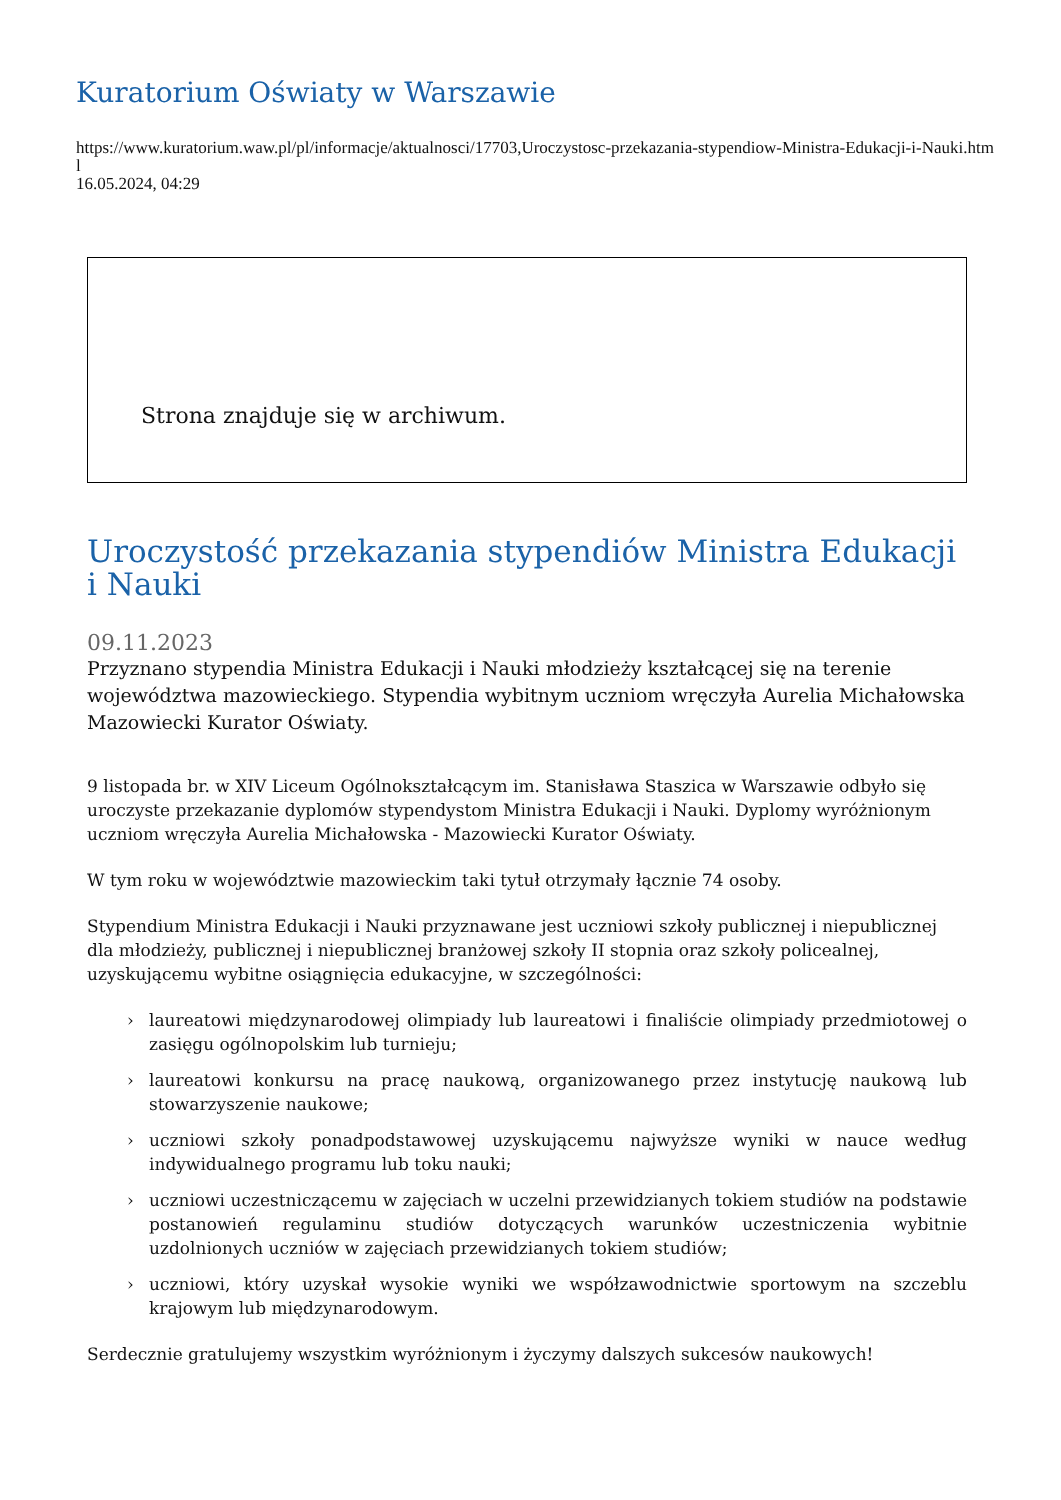Kuratorium Oświaty w Warszawie
https://www.kuratorium.waw.pl/pl/informacje/aktualnosci/17703,Uroczystosc-przekazania-stypendiow-Ministra-Edukacji-i-Nauki.html
16.05.2024, 04:29
Strona znajduje się w archiwum.
Uroczystość przekazania stypendiów Ministra Edukacji i Nauki
09.11.2023
Przyznano stypendia Ministra Edukacji i Nauki młodzieży kształcącej się na terenie województwa mazowieckiego. Stypendia wybitnym uczniom wręczyła Aurelia Michałowska Mazowiecki Kurator Oświaty.
9 listopada br. w XIV Liceum Ogólnokształcącym im. Stanisława Staszica w Warszawie odbyło się uroczyste przekazanie dyplomów stypendystom Ministra Edukacji i Nauki. Dyplomy wyróżnionym uczniom wręczyła Aurelia Michałowska - Mazowiecki Kurator Oświaty.
W tym roku w województwie mazowieckim taki tytuł otrzymały łącznie 74 osoby.
Stypendium Ministra Edukacji i Nauki przyznawane jest uczniowi szkoły publicznej i niepublicznej dla młodzieży, publicznej i niepublicznej branżowej szkoły II stopnia oraz szkoły policealnej, uzyskującemu wybitne osiągnięcia edukacyjne, w szczególności:
› laureatowi międzynarodowej olimpiady lub laureatowi i finaliście olimpiady przedmiotowej o zasięgu ogólnopolskim lub turnieju;
› laureatowi konkursu na pracę naukową, organizowanego przez instytucję naukową lub stowarzyszenie naukowe;
› uczniowi szkoły ponadpodstawowej uzyskującemu najwyższe wyniki w nauce według indywidualnego programu lub toku nauki;
› uczniowi uczestniczącemu w zajęciach w uczelni przewidzianych tokiem studiów na podstawie postanowień regulaminu studiów dotyczących warunków uczestniczenia wybitnie uzdolnionych uczniów w zajęciach przewidzianych tokiem studiów;
› uczniowi, który uzyskał wysokie wyniki we współzawodnictwie sportowym na szczeblu krajowym lub międzynarodowym.
Serdecznie gratulujemy wszystkim wyróżnionym i życzymy dalszych sukcesów naukowych!